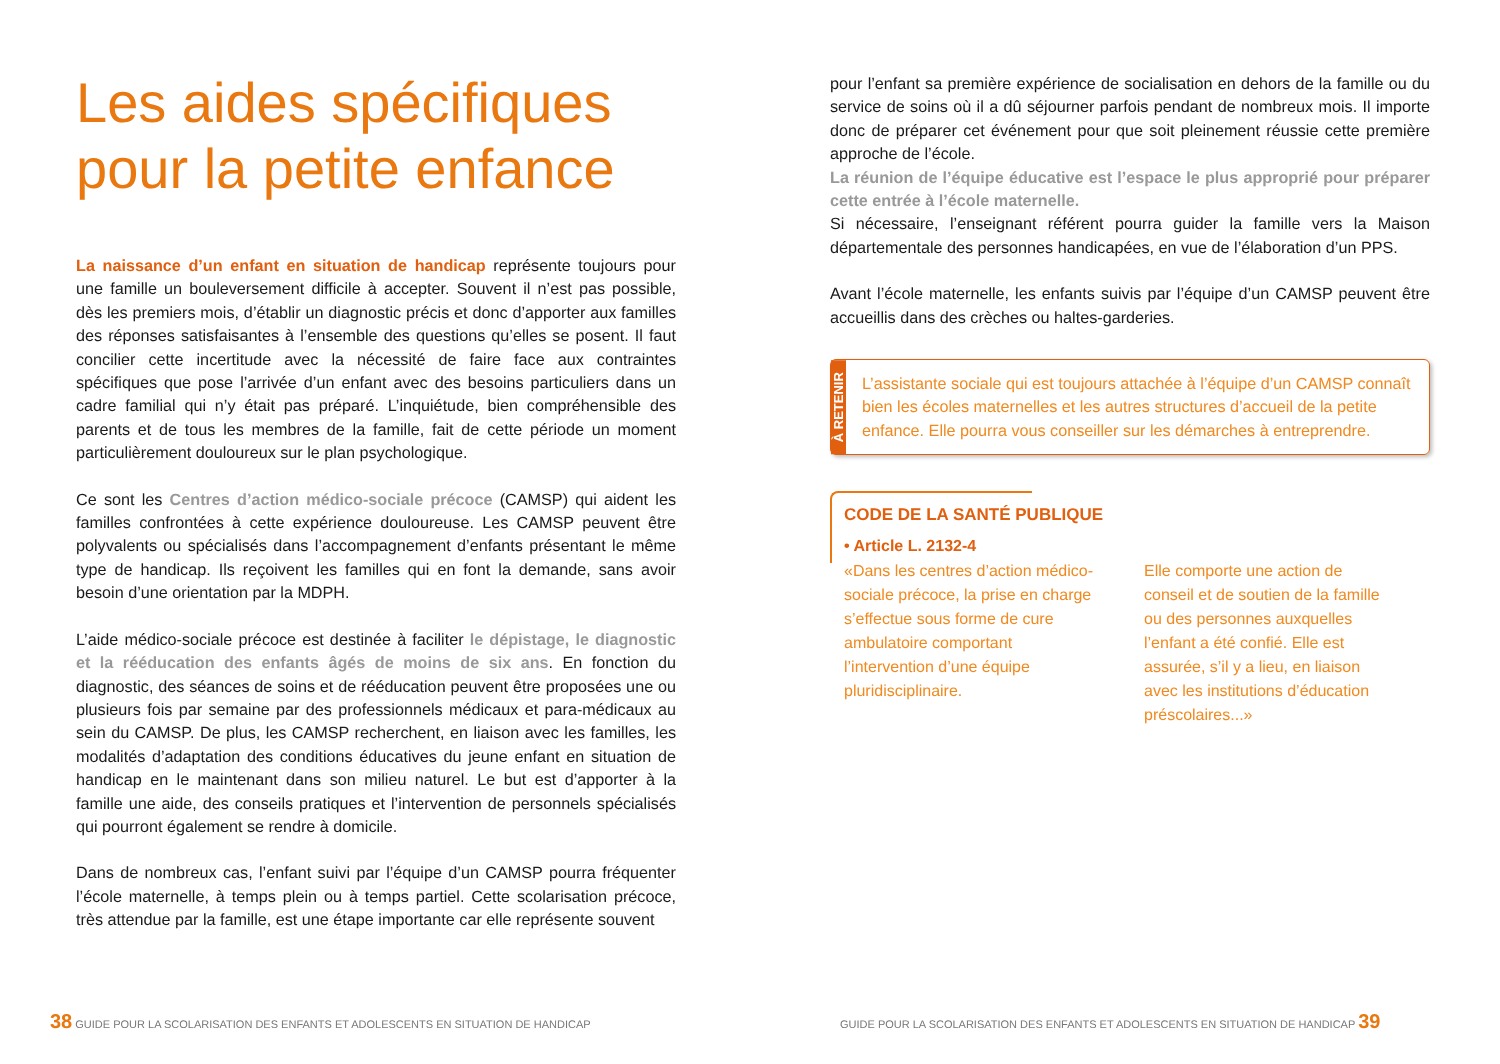Les aides spécifiques pour la petite enfance
La naissance d’un enfant en situation de handicap représente toujours pour une famille un bouleversement difficile à accepter. Souvent il n’est pas possible, dès les premiers mois, d’établir un diagnostic précis et donc d’apporter aux familles des réponses satisfaisantes à l’ensemble des questions qu’elles se posent. Il faut concilier cette incertitude avec la nécessité de faire face aux contraintes spécifiques que pose l’arrivée d’un enfant avec des besoins particuliers dans un cadre familial qui n’y était pas préparé. L’inquiétude, bien compréhensible des parents et de tous les membres de la famille, fait de cette période un moment particulièrement douloureux sur le plan psychologique.
Ce sont les Centres d’action médico-sociale précoce (CAMSP) qui aident les familles confrontées à cette expérience douloureuse. Les CAMSP peuvent être polyvalents ou spécialisés dans l’accompagnement d’enfants présentant le même type de handicap. Ils reçoivent les familles qui en font la demande, sans avoir besoin d’une orientation par la MDPH.
L’aide médico-sociale précoce est destinée à faciliter le dépistage, le diagnostic et la rééducation des enfants âgés de moins de six ans. En fonction du diagnostic, des séances de soins et de rééducation peuvent être proposées une ou plusieurs fois par semaine par des professionnels médicaux et para-médicaux au sein du CAMSP. De plus, les CAMSP recherchent, en liaison avec les familles, les modalités d’adaptation des conditions éducatives du jeune enfant en situation de handicap en le maintenant dans son milieu naturel. Le but est d’apporter à la famille une aide, des conseils pratiques et l’intervention de personnels spécialisés qui pourront également se rendre à domicile.
Dans de nombreux cas, l’enfant suivi par l’équipe d’un CAMSP pourra fréquenter l’école maternelle, à temps plein ou à temps partiel. Cette scolarisation précoce, très attendue par la famille, est une étape importante car elle représente souvent
pour l’enfant sa première expérience de socialisation en dehors de la famille ou du service de soins où il a dû séjourner parfois pendant de nombreux mois. Il importe donc de préparer cet événement pour que soit pleinement réussie cette première approche de l’école.
La réunion de l’équipe éducative est l’espace le plus approprié pour préparer cette entrée à l’école maternelle.
Si nécessaire, l’enseignant référent pourra guider la famille vers la Maison départementale des personnes handicapées, en vue de l’élaboration d’un PPS.
Avant l’école maternelle, les enfants suivis par l’équipe d’un CAMSP peuvent être accueillis dans des crèches ou haltes-garderies.
À RETENIR
L’assistante sociale qui est toujours attachée à l’équipe d’un CAMSP connaît bien les écoles maternelles et les autres structures d’accueil de la petite enfance. Elle pourra vous conseiller sur les démarches à entreprendre.
CODE DE LA SANTÉ PUBLIQUE
• Article L. 2132-4
«Dans les centres d’action médico-sociale précoce, la prise en charge s’effectue sous forme de cure ambulatoire comportant l’intervention d’une équipe pluridisciplinaire.
Elle comporte une action de conseil et de soutien de la famille ou des personnes auxquelles l’enfant a été confié. Elle est assurée, s’il y a lieu, en liaison avec les institutions d’éducation préscolaires...»
38 GUIDE POUR LA SCOLARISATION DES ENFANTS ET ADOLESCENTS EN SITUATION DE HANDICAP
GUIDE POUR LA SCOLARISATION DES ENFANTS ET ADOLESCENTS EN SITUATION DE HANDICAP 39